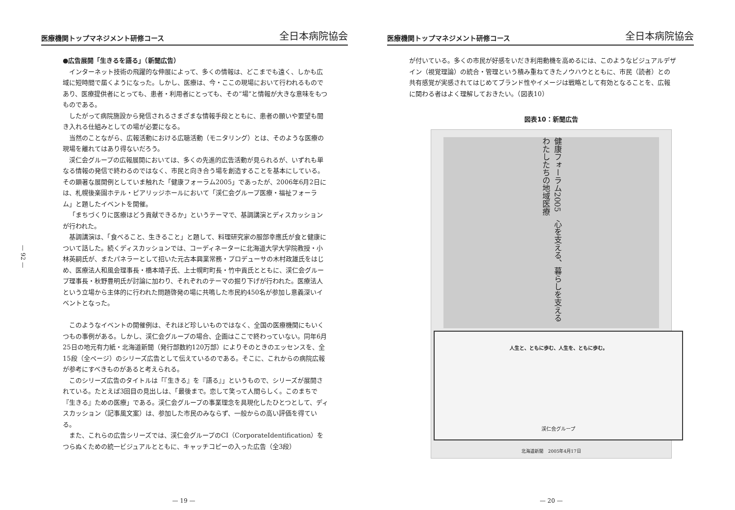医療機関トップマネジメント研修コース 全日本病院協会
— 92 —
●広告展開「生きるを語る」（新聞広告）
インターネット技術の飛躍的な伸展によって、多くの情報は、どこまでも遠く、しかも広域に短時間で届くようになった。しかし、医療は、今・ここの現場において行われるものであり、医療提供者にとっても、患者・利用者にとっても、その“場”と情報が大きな意味をもつものである。
したがって病院施設から発信されるさまざまな情報手段とともに、患者の願いや要望も聞き入れる仕組みとしての場が必要になる。
当然のことながら、広報活動における広聴活動（モニタリング）とは、そのような医療の現場を離れてはあり得ないだろう。
渓仁会グループの広報展開においては、多くの先進的広告活動が見られるが、いずれも単なる情報の発信で終わるのではなく、市民と向き合う場を創造することを基本にしている。その顕著な展開例としていま触れた「健康フォーラム2005」であったが、2006年6月2日には、札幌後楽園ホテル・ピアリッジホールにおいて「渓仁会グループ医療・福祉フォーラム」と題したイベントを開催。
「まちづくりに医療はどう貢献できるか」というテーマで、基調講演とディスカッションが行われた。
基調講演は、「食べること、生きること」と題して、料理研究家の服部幸應氏が食と健康について話した。続くディスカッションでは、コーディネーターに北海道大学大学院教授・小林英嗣氏が、またパネラーとして招いた元古本興業常務・プロデューサの木村政雄氏をはじめ、医療法人和風会理事長・橋本靖子氏、上士幌町町長・竹中貢氏とともに、渓仁会グループ理事長・秋野豊明氏が討論に加わり、それぞれのテーマの掘り下げが行われた。医療法人という立場から主体的に行われた問題啓発の場に共鳴した市民約450名が参加し意義深いイベントとなった。
このようなイベントの開催例は、それほど珍しいものではなく、全国の医療機関にもいくつもの事例がある。しかし、渓仁会グループの場合、企画はここで終わっていない。同年6月25日の地元有力紙・北海道新聞（発行部数約120万部）によりそのときのエッセンスを、全15段（全ページ）のシリーズ広告として伝えているのである。そこに、これからの病院広報が参考にすべきものがあると考えられる。
このシリーズ広告のタイトルは「『生きる』を『語る』」というもので、シリーズが展開されている。たとえば3回目の見出しは、「最後まで。恋して笑って人間らしく。このまちで『生きる』ための医療」である。渓仁会グループの事業理念を具現化したひとつとして、ディスカッション（記事風文案）は、参加した市民のみならず、一般からの高い評価を得ている。
また、これらの広告シリーズでは、渓仁会グループのCI（CorporateIdentification）をつらぬくための統一ビジュアルとともに、キャッチコピーの入った広告（全3段）
— 19 —
医療機関トップマネジメント研修コース 全日本病院協会
が付いている。多くの市民が好感をいだき利用動機を高めるには、このようなビジュアルデザイン（視覚理論）の統合・管理という積み重ねてきたノウハウとともに、市民（読者）との共有感覚が実感されてはじめてブランド性やイメージは戦略として有効となることを、広報に関わる者はよく理解しておきたい。（図表10）
図表10：新聞広告
健康フォーラム2005　心を支える、暮らしを支える　わたしたちの地域医療
人生と、ともに歩む、人生を、ともに歩む。
渓仁会グループ
北海道新聞　2005年4月17日
— 20 —